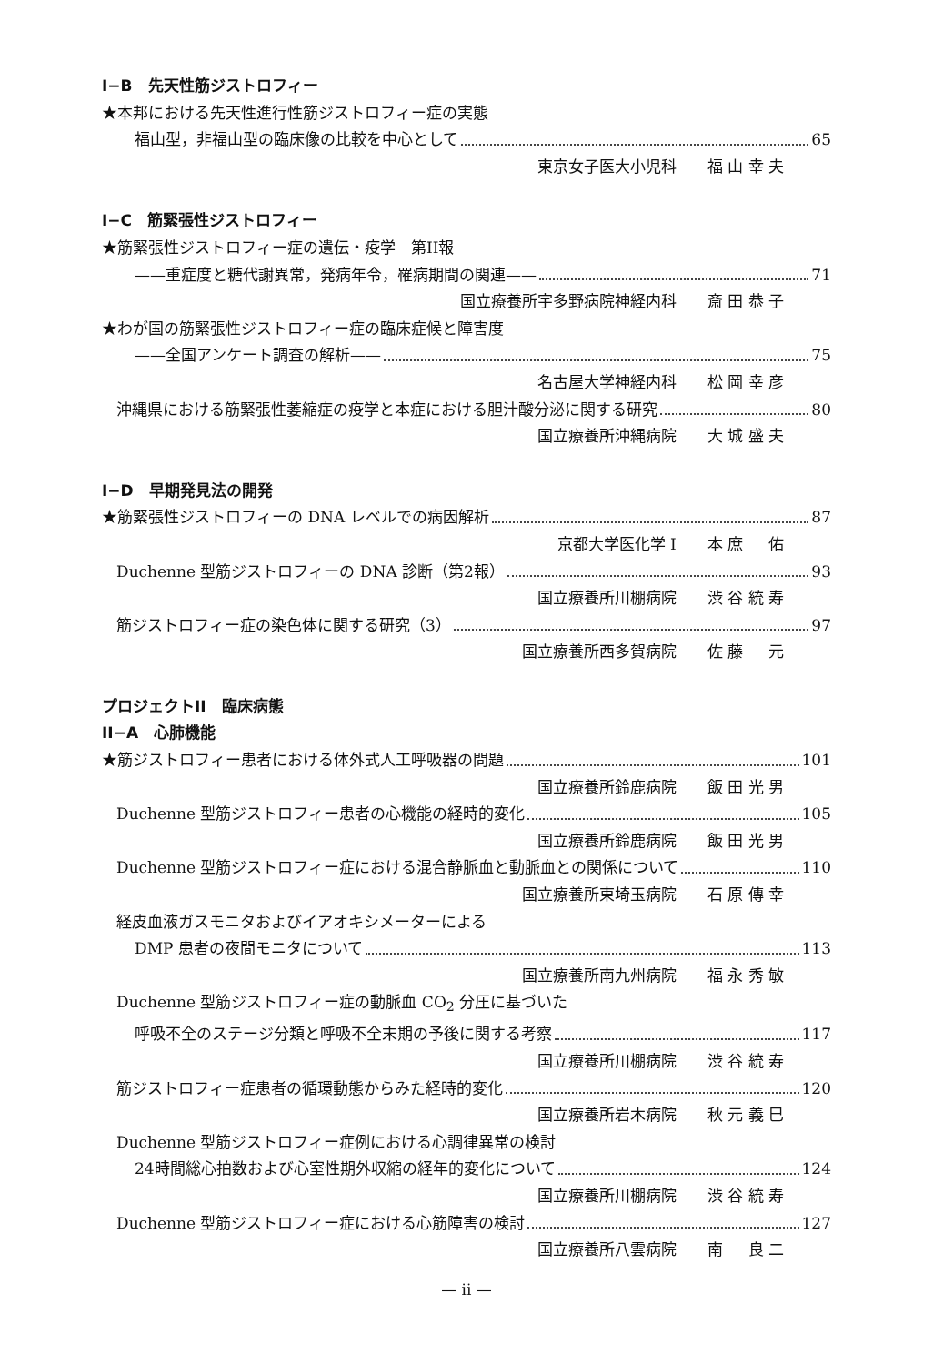I−B　先天性筋ジストロフィー
★本邦における先天性進行性筋ジストロフィー症の実態
福山型，非福山型の臨床像の比較を中心として 65
東京女子医大小児科　　福 山 幸 夫
I−C　筋緊張性ジストロフィー
★筋緊張性ジストロフィー症の遺伝・疫学　第II報
——重症度と糖代謝異常，発病年令，罹病期間の関連—— 71
国立療養所宇多野病院神経内科　　斎 田 恭 子
★わが国の筋緊張性ジストロフィー症の臨床症候と障害度
——全国アンケート調査の解析—— 75
名古屋大学神経内科　　松 岡 幸 彦
沖縄県における筋緊張性萎縮症の疫学と本症における胆汁酸分泌に関する研究 80
国立療養所沖縄病院　　大 城 盛 夫
I−D　早期発見法の開発
★筋緊張性ジストロフィーの DNA レベルでの病因解析 87
京都大学医化学 I　　本 庶 　 佑
Duchenne 型筋ジストロフィーの DNA 診断（第2報） 93
国立療養所川棚病院　　渋 谷 統 寿
筋ジストロフィー症の染色体に関する研究（3） 97
国立療養所西多賀病院　　佐 藤 　 元
プロジェクトII　臨床病態
II−A　心肺機能
★筋ジストロフィー患者における体外式人工呼吸器の問題 101
国立療養所鈴鹿病院　　飯 田 光 男
Duchenne 型筋ジストロフィー患者の心機能の経時的変化 105
国立療養所鈴鹿病院　　飯 田 光 男
Duchenne 型筋ジストロフィー症における混合静脈血と動脈血との関係について 110
国立療養所東埼玉病院　　石 原 傳 幸
経皮血液ガスモニタおよびイアオキシメーターによる
DMP 患者の夜間モニタについて 113
国立療養所南九州病院　　福 永 秀 敏
Duchenne 型筋ジストロフィー症の動脈血 CO<sub>2</sub> 分圧に基づいた
呼吸不全のステージ分類と呼吸不全末期の予後に関する考察 117
国立療養所川棚病院　　渋 谷 統 寿
筋ジストロフィー症患者の循環動態からみた経時的変化 120
国立療養所岩木病院　　秋 元 義 巳
Duchenne 型筋ジストロフィー症例における心調律異常の検討
24時間総心拍数および心室性期外収縮の経年的変化について 124
国立療養所川棚病院　　渋 谷 統 寿
Duchenne 型筋ジストロフィー症における心筋障害の検討 127
国立療養所八雲病院　　南 　 良 二
— ii —